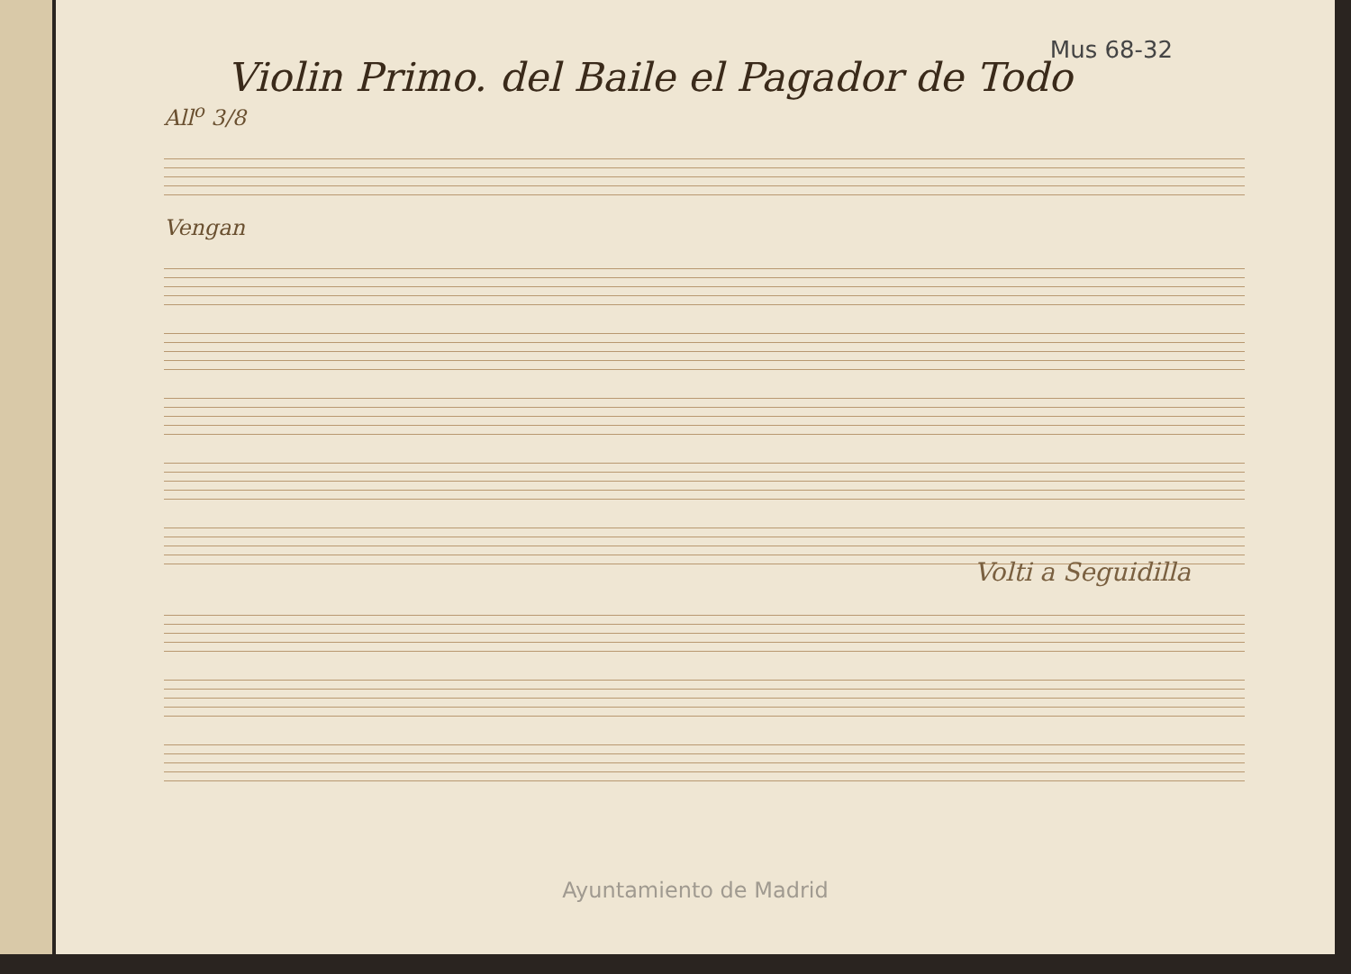Mus 68-32
Violin Primo. del Baile el Pagador de Todo
All<sup>o</sup> 3/8
Vengan
Volti a Seguidilla
Ayuntamiento de Madrid